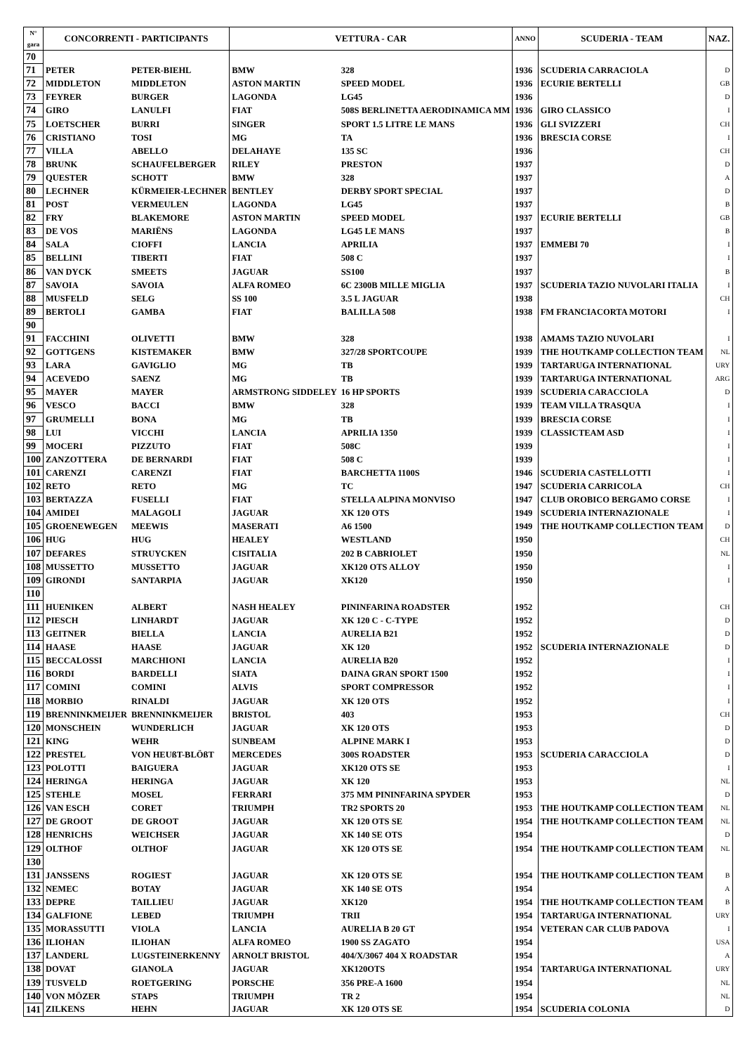| N° gara | CONCORRENTI - PARTICIPANTS | | VETTURA - CAR | | ANNO | SCUDERIA - TEAM | NAZ. |
| --- | --- | --- | --- | --- | --- | --- | --- |
| 70 | | | | | | | |
| 71 | PETER | PETER-BIEHL | BMW | 328 | 1936 | SCUDERIA CARRACIOLA | D |
| 72 | MIDDLETON | MIDDLETON | ASTON MARTIN | SPEED MODEL | 1936 | ECURIE BERTELLI | GB |
| 73 | FEYRER | BURGER | LAGONDA | LG45 | 1936 | | D |
| 74 | GIRO | LANULFI | FIAT | 508S BERLINETTA AERODINAMICA MM | 1936 | GIRO CLASSICO | I |
| 75 | LOETSCHER | BURRI | SINGER | SPORT 1.5 LITRE LE MANS | 1936 | GLI SVIZZERI | CH |
| 76 | CRISTIANO | TOSI | MG | TA | 1936 | BRESCIA CORSE | I |
| 77 | VILLA | ABELLO | DELAHAYE | 135 SC | 1936 | | CH |
| 78 | BRUNK | SCHAUFELBERGER | RILEY | PRESTON | 1937 | | D |
| 79 | QUESTER | SCHOTT | BMW | 328 | 1937 | | A |
| 80 | LECHNER | KÜRMEIER-LECHNER | BENTLEY | DERBY SPORT SPECIAL | 1937 | | D |
| 81 | POST | VERMEULEN | LAGONDA | LG45 | 1937 | | B |
| 82 | FRY | BLAKEMORE | ASTON MARTIN | SPEED MODEL | 1937 | ECURIE BERTELLI | GB |
| 83 | DE VOS | MARIËNS | LAGONDA | LG45 LE MANS | 1937 | | B |
| 84 | SALA | CIOFFI | LANCIA | APRILIA | 1937 | EMMEBI 70 | I |
| 85 | BELLINI | TIBERTI | FIAT | 508 C | 1937 | | I |
| 86 | VAN DYCK | SMEETS | JAGUAR | SS100 | 1937 | | B |
| 87 | SAVOIA | SAVOIA | ALFA ROMEO | 6C 2300B MILLE MIGLIA | 1937 | SCUDERIA TAZIO NUVOLARI ITALIA | I |
| 88 | MUSFELD | SELG | SS 100 | 3.5 L JAGUAR | 1938 | | CH |
| 89 | BERTOLI | GAMBA | FIAT | BALILLA 508 | 1938 | FM FRANCIACORTA MOTORI | I |
| 90 | | | | | | | |
| 91 | FACCHINI | OLIVETTI | BMW | 328 | 1938 | AMAMS TAZIO NUVOLARI | I |
| 92 | GOTTGENS | KISTEMAKER | BMW | 327/28 SPORTCOUPE | 1939 | THE HOUTKAMP COLLECTION TEAM | NL |
| 93 | LARA | GAVIGLIO | MG | TB | 1939 | TARTARUGA INTERNATIONAL | URY |
| 94 | ACEVEDO | SAENZ | MG | TB | 1939 | TARTARUGA INTERNATIONAL | ARG |
| 95 | MAYER | MAYER | ARMSTRONG SIDDELEY | 16 HP SPORTS | 1939 | SCUDERIA CARACCIOLA | D |
| 96 | VESCO | BACCI | BMW | 328 | 1939 | TEAM VILLA TRASQUA | I |
| 97 | GRUMELLI | BONA | MG | TB | 1939 | BRESCIA CORSE | I |
| 98 | LUI | VICCHI | LANCIA | APRILIA 1350 | 1939 | CLASSICTEAM ASD | I |
| 99 | MOCERI | PIZZUTO | FIAT | 508C | 1939 | | I |
| 100 | ZANZOTTERA | DE BERNARDI | FIAT | 508 C | 1939 | | I |
| 101 | CARENZI | CARENZI | FIAT | BARCHETTA 1100S | 1946 | SCUDERIA CASTELLOTTI | I |
| 102 | RETO | RETO | MG | TC | 1947 | SCUDERIA CARRICOLA | CH |
| 103 | BERTAZZA | FUSELLI | FIAT | STELLA ALPINA MONVISO | 1947 | CLUB OROBICO BERGAMO CORSE | I |
| 104 | AMIDEI | MALAGOLI | JAGUAR | XK 120 OTS | 1949 | SCUDERIA INTERNAZIONALE | I |
| 105 | GROENEWEGEN | MEEWIS | MASERATI | A6 1500 | 1949 | THE HOUTKAMP COLLECTION TEAM | D |
| 106 | HUG | HUG | HEALEY | WESTLAND | 1950 | | CH |
| 107 | DEFARES | STRUYCKEN | CISITALIA | 202 B CABRIOLET | 1950 | | NL |
| 108 | MUSSETTO | MUSSETTO | JAGUAR | XK120 OTS ALLOY | 1950 | | I |
| 109 | GIRONDI | SANTARPIA | JAGUAR | XK120 | 1950 | | I |
| 110 | | | | | | | |
| 111 | HUENIKEN | ALBERT | NASH HEALEY | PININFARINA ROADSTER | 1952 | | CH |
| 112 | PIESCH | LINHARDT | JAGUAR | XK 120 C - C-TYPE | 1952 | | D |
| 113 | GEITNER | BIELLA | LANCIA | AURELIA B21 | 1952 | | D |
| 114 | HAASE | HAASE | JAGUAR | XK 120 | 1952 | SCUDERIA INTERNAZIONALE | D |
| 115 | BECCALOSSI | MARCHIONI | LANCIA | AURELIA B20 | 1952 | | I |
| 116 | BORDI | BARDELLI | SIATA | DAINA GRAN SPORT 1500 | 1952 | | I |
| 117 | COMINI | COMINI | ALVIS | SPORT COMPRESSOR | 1952 | | I |
| 118 | MORBIO | RINALDI | JAGUAR | XK 120 OTS | 1952 | | I |
| 119 | BRENNINKMEIJER | BRENNINKMEIJER | BRISTOL | 403 | 1953 | | CH |
| 120 | MONSCHEIN | WUNDERLICH | JAGUAR | XK 120 OTS | 1953 | | D |
| 121 | KING | WEHR | SUNBEAM | ALPINE MARK I | 1953 | | D |
| 122 | PRESTEL | VON HEUßT-BLÖßT | MERCEDES | 300S ROADSTER | 1953 | SCUDERIA CARACCIOLA | D |
| 123 | POLOTTI | BAIGUERA | JAGUAR | XK120 OTS SE | 1953 | | I |
| 124 | HERINGA | HERINGA | JAGUAR | XK 120 | 1953 | | NL |
| 125 | STEHLE | MOSEL | FERRARI | 375 MM PININFARINA SPYDER | 1953 | | D |
| 126 | VAN ESCH | CORET | TRIUMPH | TR2 SPORTS 20 | 1953 | THE HOUTKAMP COLLECTION TEAM | NL |
| 127 | DE GROOT | DE GROOT | JAGUAR | XK 120 OTS SE | 1954 | THE HOUTKAMP COLLECTION TEAM | NL |
| 128 | HENRICHS | WEICHSER | JAGUAR | XK 140 SE OTS | 1954 | | D |
| 129 | OLTHOF | OLTHOF | JAGUAR | XK 120 OTS SE | 1954 | THE HOUTKAMP COLLECTION TEAM | NL |
| 130 | | | | | | | |
| 131 | JANSSENS | ROGIEST | JAGUAR | XK 120 OTS SE | 1954 | THE HOUTKAMP COLLECTION TEAM | B |
| 132 | NEMEC | BOTAY | JAGUAR | XK 140 SE OTS | 1954 | | A |
| 133 | DEPRE | TAILLIEU | JAGUAR | XK120 | 1954 | THE HOUTKAMP COLLECTION TEAM | B |
| 134 | GALFIONE | LEBED | TRIUMPH | TRII | 1954 | TARTARUGA INTERNATIONAL | URY |
| 135 | MORASSUTTI | VIOLA | LANCIA | AURELIA B 20 GT | 1954 | VETERAN CAR CLUB PADOVA | I |
| 136 | ILIOHAN | ILIOHAN | ALFA ROMEO | 1900 SS ZAGATO | 1954 | | USA |
| 137 | LANDERL | LUGSTEINERKENNY | ARNOLT BRISTOL | 404/X/3067 404 X ROADSTAR | 1954 | | A |
| 138 | DOVAT | GIANOLA | JAGUAR | XK120OTS | 1954 | TARTARUGA INTERNATIONAL | URY |
| 139 | TUSVELD | ROETGERING | PORSCHE | 356 PRE-A 1600 | 1954 | | NL |
| 140 | VON MÖZER | STAPS | TRIUMPH | TR 2 | 1954 | | NL |
| 141 | ZILKENS | HEHN | JAGUAR | XK 120 OTS SE | 1954 | SCUDERIA COLONIA | D |